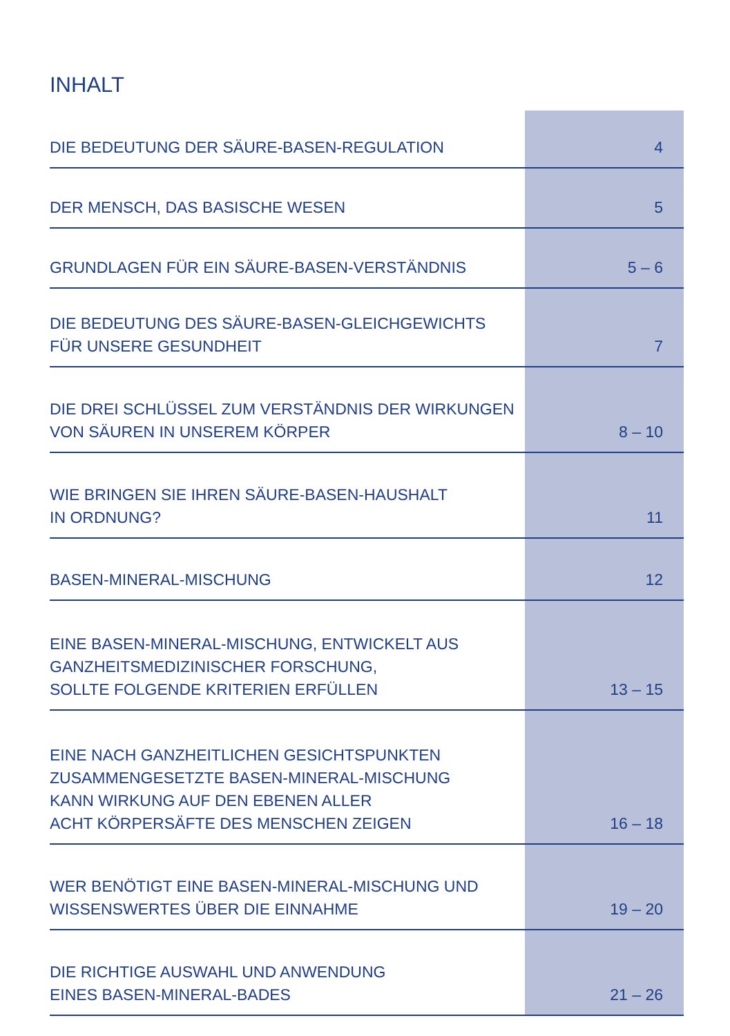INHALT
| DIE BEDEUTUNG DER SÄURE-BASEN-REGULATION | 4 |
| DER MENSCH, DAS BASISCHE WESEN | 5 |
| GRUNDLAGEN FÜR EIN SÄURE-BASEN-VERSTÄNDNIS | 5 – 6 |
| DIE BEDEUTUNG DES SÄURE-BASEN-GLEICHGEWICHTS FÜR UNSERE GESUNDHEIT | 7 |
| DIE DREI SCHLÜSSEL ZUM VERSTÄNDNIS DER WIRKUNGEN VON SÄUREN IN UNSEREM KÖRPER | 8 – 10 |
| WIE BRINGEN SIE IHREN SÄURE-BASEN-HAUSHALT IN ORDNUNG? | 11 |
| BASEN-MINERAL-MISCHUNG | 12 |
| EINE BASEN-MINERAL-MISCHUNG, ENTWICKELT AUS GANZHEITSMEDIZINISCHER FORSCHUNG, SOLLTE FOLGENDE KRITERIEN ERFÜLLEN | 13 – 15 |
| EINE NACH GANZHEITLICHEN GESICHTSPUNKTEN ZUSAMMENGESETZTE BASEN-MINERAL-MISCHUNG KANN WIRKUNG AUF DEN EBENEN ALLER ACHT KÖRPERSÄFTE DES MENSCHEN ZEIGEN | 16 – 18 |
| WER BENÖTIGT EINE BASEN-MINERAL-MISCHUNG UND WISSENSWERTES ÜBER DIE EINNAHME | 19 – 20 |
| DIE RICHTIGE AUSWAHL UND ANWENDUNG EINES BASEN-MINERAL-BADES | 21 – 26 |